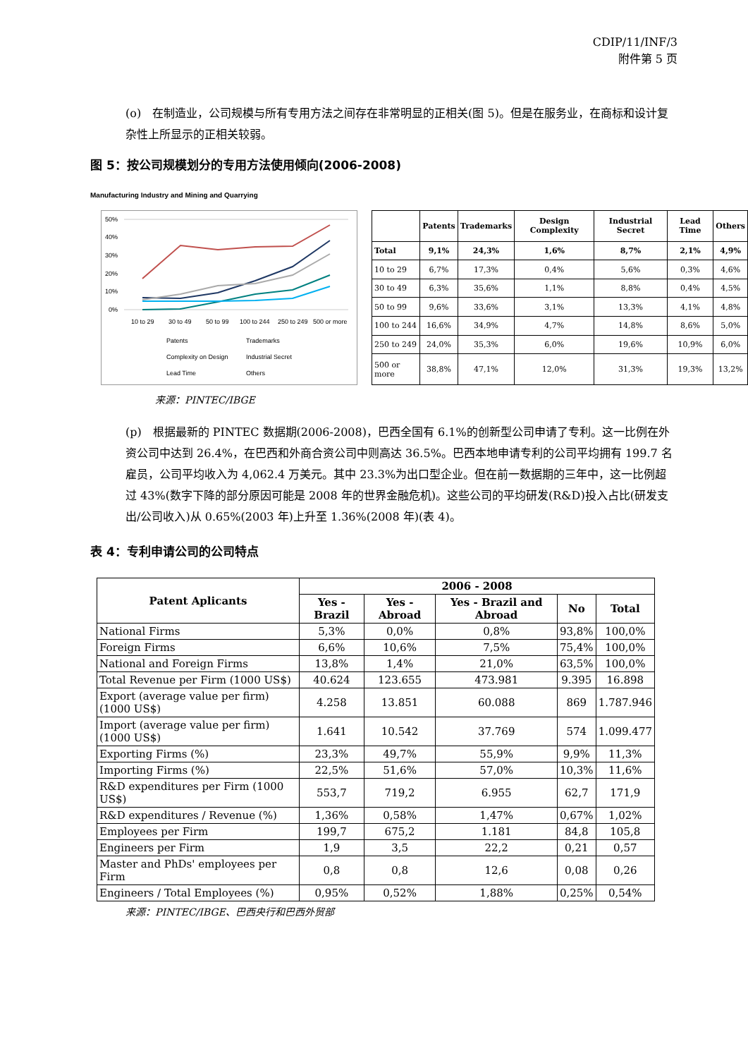CDIP/11/INF/3
附件第 5 页
(o)　在制造业，公司规模与所有专用方法之间存在非常明显的正相关(图 5)。但是在服务业，在商标和设计复杂性上所显示的正相关较弱。
图 5：按公司规模划分的专用方法使用倾向(2006-2008)
Manufacturing Industry and Mining and Quarrying
50%
40%
30%
20%
10%
0%
10 to 29
30 to 49
50 to 99
100 to 244
250 to 249
500 or more
Patents
Trademarks
Complexity on Design
Industrial Secret
Lead Time
Others
| | Patents | Trademarks | Design Complexity | Industrial Secret | Lead Time | Others |
| --- | --- | --- | --- | --- | --- | --- |
| Total | 9,1% | 24,3% | 1,6% | 8,7% | 2,1% | 4,9% |
| 10 to 29 | 6,7% | 17,3% | 0,4% | 5,6% | 0,3% | 4,6% |
| 30 to 49 | 6,3% | 35,6% | 1,1% | 8,8% | 0,4% | 4,5% |
| 50 to 99 | 9,6% | 33,6% | 3,1% | 13,3% | 4,1% | 4,8% |
| 100 to 244 | 16,6% | 34,9% | 4,7% | 14,8% | 8,6% | 5,0% |
| 250 to 249 | 24,0% | 35,3% | 6,0% | 19,6% | 10,9% | 6,0% |
| 500 or more | 38,8% | 47,1% | 12,0% | 31,3% | 19,3% | 13,2% |
来源：PINTEC/IBGE
(p)　根据最新的 PINTEC 数据期(2006-2008)，巴西全国有 6.1%的创新型公司申请了专利。这一比例在外资公司中达到 26.4%，在巴西和外商合资公司中则高达 36.5%。巴西本地申请专利的公司平均拥有 199.7 名雇员，公司平均收入为 4,062.4 万美元。其中 23.3%为出口型企业。但在前一数据期的三年中，这一比例超过 43%(数字下降的部分原因可能是 2008 年的世界金融危机)。这些公司的平均研发(R&D)投入占比(研发支出/公司收入)从 0.65%(2003 年)上升至 1.36%(2008 年)(表 4)。
表 4：专利申请公司的公司特点
| Patent Aplicants | 2006 - 2008 | | | | |
| --- | --- | --- | --- | --- | --- |
| | Yes - Brazil | Yes - Abroad | Yes - Brazil and Abroad | No | Total |
| National Firms | 5,3% | 0,0% | 0,8% | 93,8% | 100,0% |
| Foreign Firms | 6,6% | 10,6% | 7,5% | 75,4% | 100,0% |
| National and Foreign Firms | 13,8% | 1,4% | 21,0% | 63,5% | 100,0% |
| Total Revenue per Firm (1000 US$) | 40.624 | 123.655 | 473.981 | 9.395 | 16.898 |
| Export (average value per firm) (1000 US$) | 4.258 | 13.851 | 60.088 | 869 | 1.787.946 |
| Import (average value per firm) (1000 US$) | 1.641 | 10.542 | 37.769 | 574 | 1.099.477 |
| Exporting Firms (%) | 23,3% | 49,7% | 55,9% | 9,9% | 11,3% |
| Importing Firms (%) | 22,5% | 51,6% | 57,0% | 10,3% | 11,6% |
| R&D expenditures per Firm (1000 US$) | 553,7 | 719,2 | 6.955 | 62,7 | 171,9 |
| R&D expenditures / Revenue (%) | 1,36% | 0,58% | 1,47% | 0,67% | 1,02% |
| Employees per Firm | 199,7 | 675,2 | 1.181 | 84,8 | 105,8 |
| Engineers per Firm | 1,9 | 3,5 | 22,2 | 0,21 | 0,57 |
| Master and PhDs' employees per Firm | 0,8 | 0,8 | 12,6 | 0,08 | 0,26 |
| Engineers / Total Employees (%) | 0,95% | 0,52% | 1,88% | 0,25% | 0,54% |
来源：PINTEC/IBGE、巴西央行和巴西外贸部